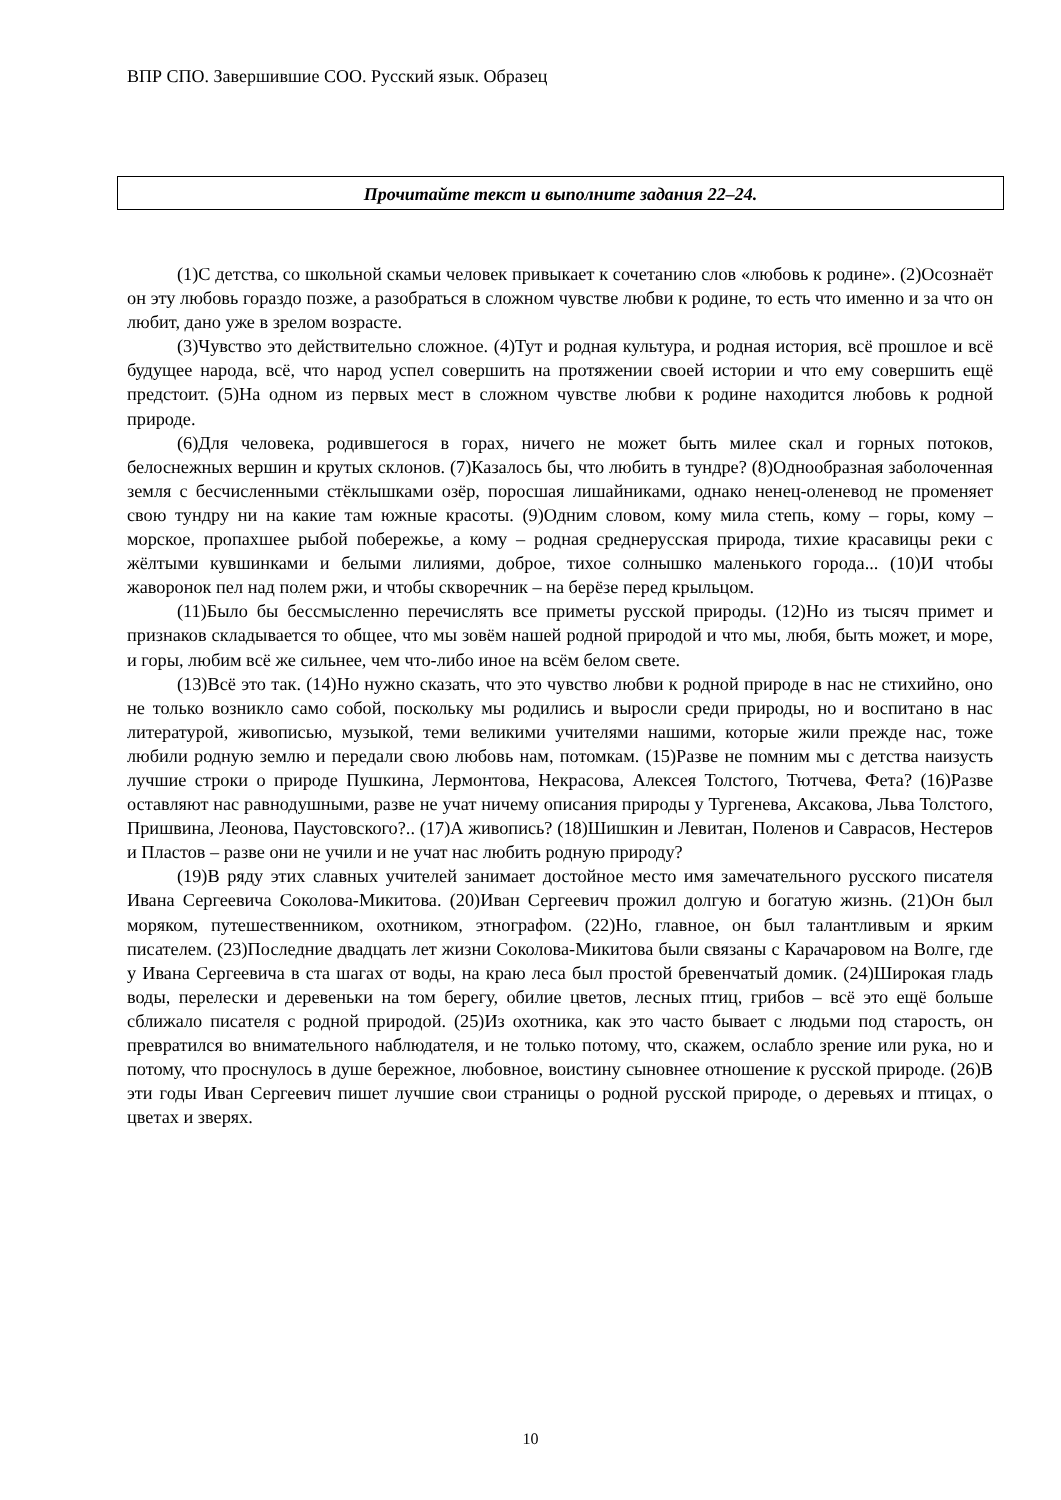ВПР СПО. Завершившие СОО. Русский язык. Образец
Прочитайте текст и выполните задания 22–24.
(1)С детства, со школьной скамьи человек привыкает к сочетанию слов «любовь к родине». (2)Осознаёт он эту любовь гораздо позже, а разобраться в сложном чувстве любви к родине, то есть что именно и за что он любит, дано уже в зрелом возрасте.
(3)Чувство это действительно сложное. (4)Тут и родная культура, и родная история, всё прошлое и всё будущее народа, всё, что народ успел совершить на протяжении своей истории и что ему совершить ещё предстоит. (5)На одном из первых мест в сложном чувстве любви к родине находится любовь к родной природе.
(6)Для человека, родившегося в горах, ничего не может быть милее скал и горных потоков, белоснежных вершин и крутых склонов. (7)Казалось бы, что любить в тундре? (8)Однообразная заболоченная земля с бесчисленными стёклышками озёр, поросшая лишайниками, однако ненец-оленевод не променяет свою тундру ни на какие там южные красоты. (9)Одним словом, кому мила степь, кому – горы, кому – морское, пропахшее рыбой побережье, а кому – родная среднерусская природа, тихие красавицы реки с жёлтыми кувшинками и белыми лилиями, доброе, тихое солнышко маленького города... (10)И чтобы жаворонок пел над полем ржи, и чтобы скворечник – на берёзе перед крыльцом.
(11)Было бы бессмысленно перечислять все приметы русской природы. (12)Но из тысяч примет и признаков складывается то общее, что мы зовём нашей родной природой и что мы, любя, быть может, и море, и горы, любим всё же сильнее, чем что-либо иное на всём белом свете.
(13)Всё это так. (14)Но нужно сказать, что это чувство любви к родной природе в нас не стихийно, оно не только возникло само собой, поскольку мы родились и выросли среди природы, но и воспитано в нас литературой, живописью, музыкой, теми великими учителями нашими, которые жили прежде нас, тоже любили родную землю и передали свою любовь нам, потомкам. (15)Разве не помним мы с детства наизусть лучшие строки о природе Пушкина, Лермонтова, Некрасова, Алексея Толстого, Тютчева, Фета? (16)Разве оставляют нас равнодушными, разве не учат ничему описания природы у Тургенева, Аксакова, Льва Толстого, Пришвина, Леонова, Паустовского?.. (17)А живопись? (18)Шишкин и Левитан, Поленов и Саврасов, Нестеров и Пластов – разве они не учили и не учат нас любить родную природу?
(19)В ряду этих славных учителей занимает достойное место имя замечательного русского писателя Ивана Сергеевича Соколова-Микитова. (20)Иван Сергеевич прожил долгую и богатую жизнь. (21)Он был моряком, путешественником, охотником, этнографом. (22)Но, главное, он был талантливым и ярким писателем. (23)Последние двадцать лет жизни Соколова-Микитова были связаны с Карачаровом на Волге, где у Ивана Сергеевича в ста шагах от воды, на краю леса был простой бревенчатый домик. (24)Широкая гладь воды, перелески и деревеньки на том берегу, обилие цветов, лесных птиц, грибов – всё это ещё больше сближало писателя с родной природой. (25)Из охотника, как это часто бывает с людьми под старость, он превратился во внимательного наблюдателя, и не только потому, что, скажем, ослабло зрение или рука, но и потому, что проснулось в душе бережное, любовное, воистину сыновнее отношение к русской природе. (26)В эти годы Иван Сергеевич пишет лучшие свои страницы о родной русской природе, о деревьях и птицах, о цветах и зверях.
10